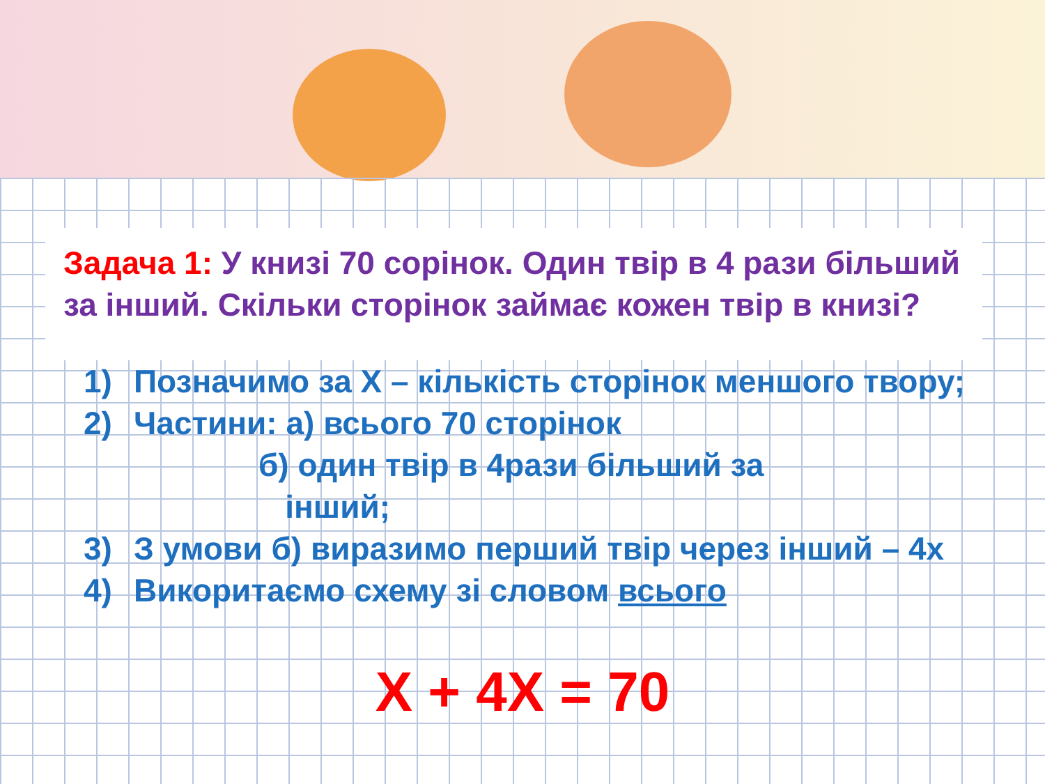Задача 1: У книзі 70 сорінок. Один твір в 4 рази більший за інший. Скільки сторінок займає кожен твір в книзі?
1) Позначимо за Х – кількість сторінок меншого твору;
2) Частини: а) всього 70 сторінок
б) один твір в 4рази більший за
інший;
3) З умови б) виразимо перший твір через інший – 4х
4) Викоритаємо схему зі словом всього
Х + 4Х = 70